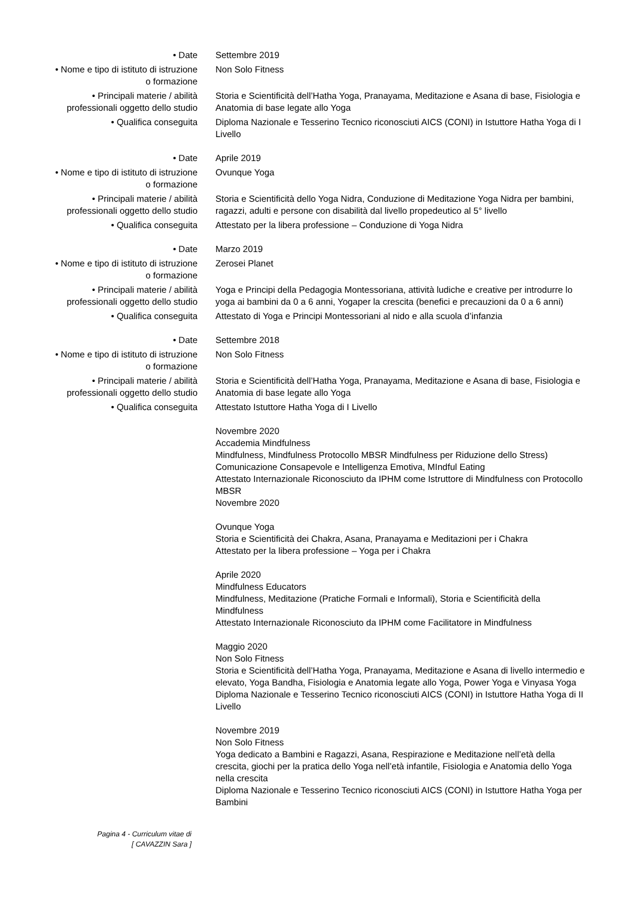| • Date | Settembre 2019 |
| • Nome e tipo di istituto di istruzione o formazione | Non Solo Fitness |
| • Principali materie / abilità professionali oggetto dello studio | Storia e Scientificità dell’Hatha Yoga, Pranayama, Meditazione e Asana di base, Fisiologia e Anatomia di base legate allo Yoga |
| • Qualifica conseguita | Diploma Nazionale e Tesserino Tecnico riconosciuti AICS (CONI) in Istuttore Hatha Yoga di I Livello |
| • Date | Aprile 2019 |
| • Nome e tipo di istituto di istruzione o formazione | Ovunque Yoga |
| • Principali materie / abilità professionali oggetto dello studio | Storia e Scientificità dello Yoga Nidra, Conduzione di Meditazione Yoga Nidra per bambini, ragazzi, adulti e persone con disabilità dal livello propedeutico al 5° livello |
| • Qualifica conseguita | Attestato per la libera professione – Conduzione di Yoga Nidra |
| • Date | Marzo 2019 |
| • Nome e tipo di istituto di istruzione o formazione | Zerosei Planet |
| • Principali materie / abilità professionali oggetto dello studio | Yoga e Principi della Pedagogia Montessoriana, attività ludiche e creative per introdurre lo yoga ai bambini da 0 a 6 anni, Yogaper la crescita (benefici e precauzioni da 0 a 6 anni) |
| • Qualifica conseguita | Attestato di Yoga e Principi Montessoriani al nido e alla scuola d’infanzia |
| • Date | Settembre 2018 |
| • Nome e tipo di istituto di istruzione o formazione | Non Solo Fitness |
| • Principali materie / abilità professionali oggetto dello studio | Storia e Scientificità dell’Hatha Yoga, Pranayama, Meditazione e Asana di base, Fisiologia e Anatomia di base legate allo Yoga |
| • Qualifica conseguita | Attestato Istuttore Hatha Yoga di I Livello |
| | Novembre 2020 Accademia Mindfulness Mindfulness, Mindfulness Protocollo MBSR Mindfulness per Riduzione dello Stress) Comunicazione Consapevole e Intelligenza Emotiva, MIndful Eating Attestato Internazionale Riconosciuto da IPHM come Istruttore di Mindfulness con Protocollo MBSR Novembre 2020 |
| | Ovunque Yoga Storia e Scientificità dei Chakra, Asana, Pranayama e Meditazioni per i Chakra Attestato per la libera professione – Yoga per i Chakra |
| | Aprile 2020 Mindfulness Educators Mindfulness, Meditazione (Pratiche Formali e Informali), Storia e Scientificità della Mindfulness Attestato Internazionale Riconosciuto da IPHM come Facilitatore in Mindfulness |
| | Maggio 2020 Non Solo Fitness Storia e Scientificità dell’Hatha Yoga, Pranayama, Meditazione e Asana di livello intermedio e elevato, Yoga Bandha, Fisiologia e Anatomia legate allo Yoga, Power Yoga e Vinyasa Yoga Diploma Nazionale e Tesserino Tecnico riconosciuti AICS (CONI) in Istuttore Hatha Yoga di II Livello |
| | Novembre 2019 Non Solo Fitness Yoga dedicato a Bambini e Ragazzi, Asana, Respirazione e Meditazione nell’età della crescita, giochi per la pratica dello Yoga nell’età infantile, Fisiologia e Anatomia dello Yoga nella crescita Diploma Nazionale e Tesserino Tecnico riconosciuti AICS (CONI) in Istuttore Hatha Yoga per Bambini |
Pagina 4 - Curriculum vitae di
[ CAVAZZIN Sara ]